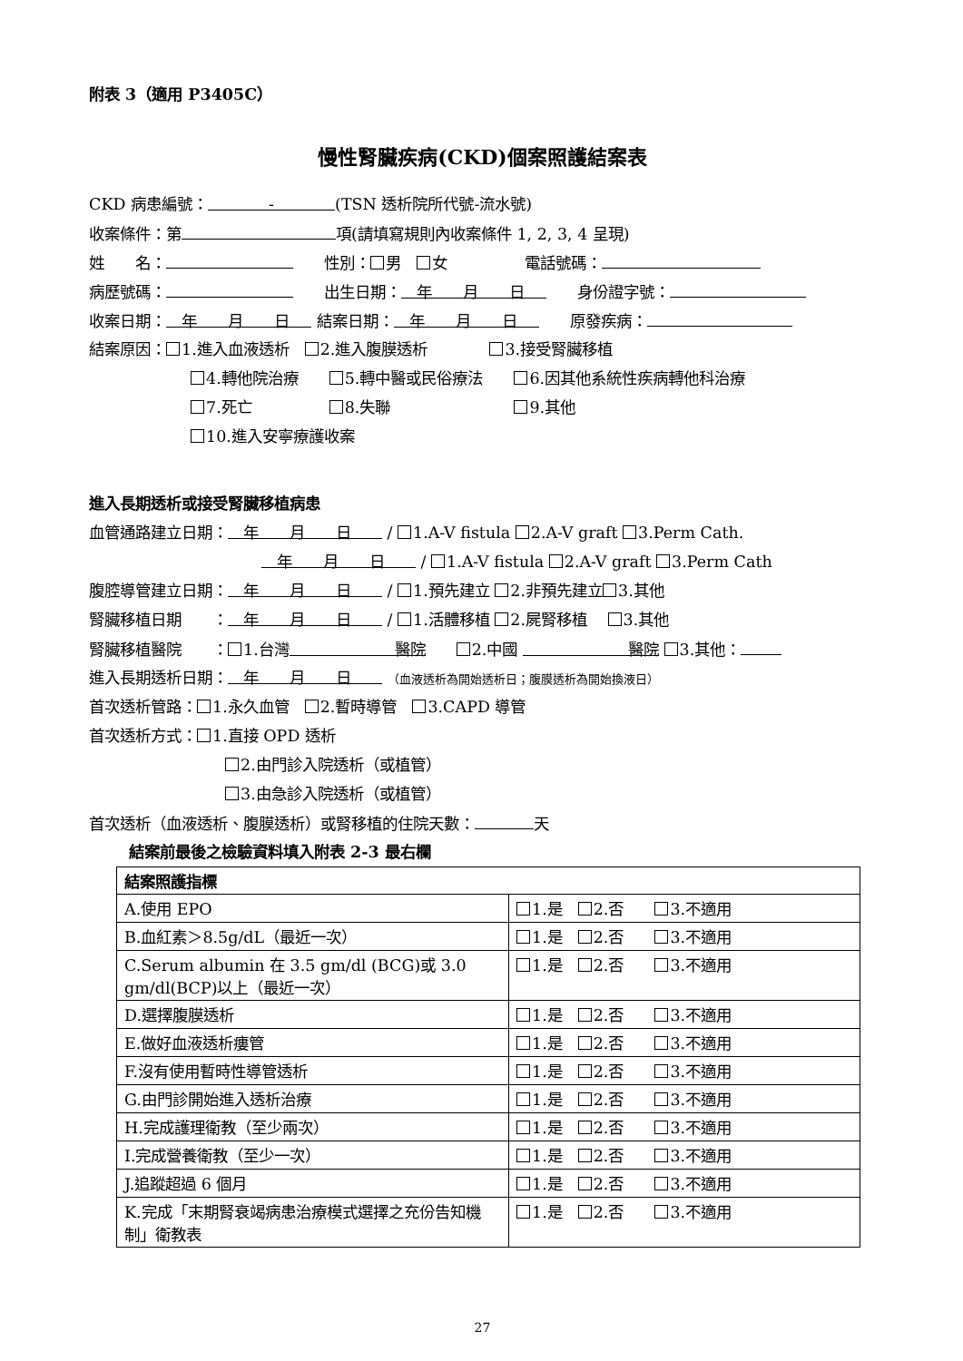附表 3（適用 P3405C）
慢性腎臟疾病(CKD)個案照護結案表
CKD 病患編號： - (TSN 透析院所代號-流水號)
收案條件：第 項(請填寫規則內收案條件 1, 2, 3, 4 呈現)
姓　　名：　　性別： 男　 女　　　　　電話號碼：
病歷號碼：　　出生日期：　年　　月　　日　　身份證字號：
收案日期：　年　　月　　日 結案日期：　年　　月　　日　　原發疾病：
結案原因： 1.進入血液透析　 2.進入腹膜透析　　　　 3.接受腎臟移植
4.轉他院治療　　 5.轉中醫或民俗療法　　 6.因其他系統性疾病轉他科治療
7.死亡　　　　　 8.失聯　　　　　　　　 9.其他
10.進入安寧療護收案
進入長期透析或接受腎臟移植病患
血管通路建立日期：　年　　月　　日 / 1.A-V fistula 2.A-V graft 3.Perm Cath.
　年　　月　　日 / 1.A-V fistula 2.A-V graft 3.Perm Cath
腹腔導管建立日期：　年　　月　　日 / 1.預先建立 2.非預先建立 3.其他
腎臟移植日期　　：　年　　月　　日 / 1.活體移植 2.屍腎移植　 3.其他
腎臟移植醫院　　： 1.台灣 醫院　　 2.中國 醫院 3.其他：
進入長期透析日期：　年　　月　　日 （血液透析為開始透析日；腹膜透析為開始換液日）
首次透析管路： 1.永久血管　 2.暫時導管　 3.CAPD 導管
首次透析方式： 1.直接 OPD 透析
2.由門診入院透析（或植管）
3.由急診入院透析（或植管）
首次透析（血液透析、腹膜透析）或腎移植的住院天數： 天
結案前最後之檢驗資料填入附表 2-3 最右欄
| 結案照護指標 | |
| --- | --- |
| A.使用 EPO | 1.是 2.否 3.不適用 |
| B.血紅素＞8.5g/dL（最近一次） | 1.是 2.否 3.不適用 |
| C.Serum albumin 在 3.5 gm/dl (BCG)或 3.0 gm/dl(BCP)以上（最近一次） | 1.是 2.否 3.不適用 |
| D.選擇腹膜透析 | 1.是 2.否 3.不適用 |
| E.做好血液透析瘻管 | 1.是 2.否 3.不適用 |
| F.沒有使用暫時性導管透析 | 1.是 2.否 3.不適用 |
| G.由門診開始進入透析治療 | 1.是 2.否 3.不適用 |
| H.完成護理衛教（至少兩次） | 1.是 2.否 3.不適用 |
| I.完成營養衛教（至少一次） | 1.是 2.否 3.不適用 |
| J.追蹤超過 6 個月 | 1.是 2.否 3.不適用 |
| K.完成「末期腎衰竭病患治療模式選擇之充份告知機制」衛教表 | 1.是 2.否 3.不適用 |
27